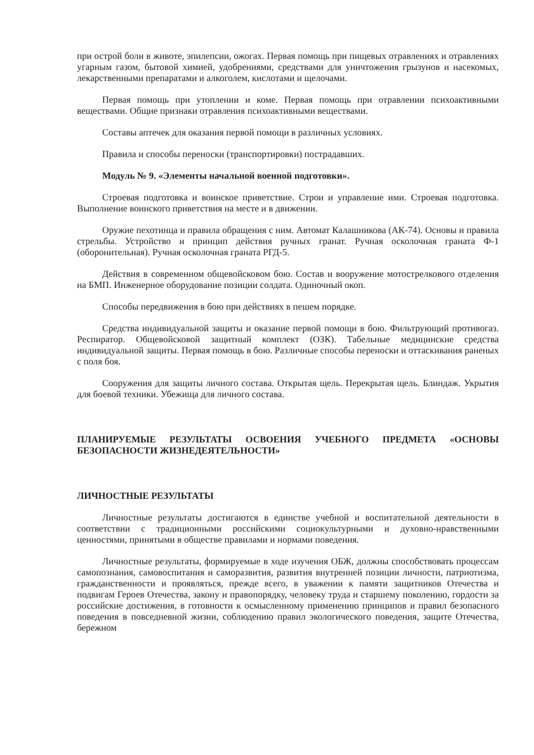при острой боли в животе, эпилепсии, ожогах. Первая помощь при пищевых отравлениях и отравлениях угарным газом, бытовой химией, удобрениями, средствами для уничтожения грызунов и насекомых, лекарственными препаратами и алкоголем, кислотами и щелочами.
Первая помощь при утоплении и коме. Первая помощь при отравлении психоактивными веществами. Общие признаки отравления психоактивными веществами.
Составы аптечек для оказания первой помощи в различных условиях.
Правила и способы переноски (транспортировки) пострадавших.
Модуль № 9. «Элементы начальной военной подготовки».
Строевая подготовка и воинское приветствие. Строи и управление ими. Строевая подготовка. Выполнение воинского приветствия на месте и в движении.
Оружие пехотинца и правила обращения с ним. Автомат Калашникова (АК-74). Основы и правила стрельбы. Устройство и принцип действия ручных гранат. Ручная осколочная граната Ф-1 (оборонительная). Ручная осколочная граната РГД-5.
Действия в современном общевойсковом бою. Состав и вооружение мотострелкового отделения на БМП. Инженерное оборудование позиции солдата. Одиночный окоп.
Способы передвижения в бою при действиях в пешем порядке.
Средства индивидуальной защиты и оказание первой помощи в бою. Фильтрующий противогаз. Респиратор. Общевойсковой защитный комплект (ОЗК). Табельные медицинские средства индивидуальной защиты. Первая помощь в бою. Различные способы переноски и оттаскивания раненых с поля боя.
Сооружения для защиты личного состава. Открытая щель. Перекрытая щель. Блиндаж. Укрытия для боевой техники. Убежища для личного состава.
ПЛАНИРУЕМЫЕ РЕЗУЛЬТАТЫ ОСВОЕНИЯ УЧЕБНОГО ПРЕДМЕТА «ОСНОВЫ БЕЗОПАСНОСТИ ЖИЗНЕДЕЯТЕЛЬНОСТИ»
ЛИЧНОСТНЫЕ РЕЗУЛЬТАТЫ
Личностные результаты достигаются в единстве учебной и воспитательной деятельности в соответствии с традиционными российскими социокультурными и духовно-нравственными ценностями, принятыми в обществе правилами и нормами поведения.
Личностные результаты, формируемые в ходе изучения ОБЖ, должны способствовать процессам самопознания, самовоспитания и саморазвития, развития внутренней позиции личности, патриотизма, гражданственности и проявляться, прежде всего, в уважении к памяти защитников Отечества и подвигам Героев Отечества, закону и правопорядку, человеку труда и старшему поколению, гордости за российские достижения, в готовности к осмысленному применению принципов и правил безопасного поведения в повседневной жизни, соблюдению правил экологического поведения, защите Отечества, бережном